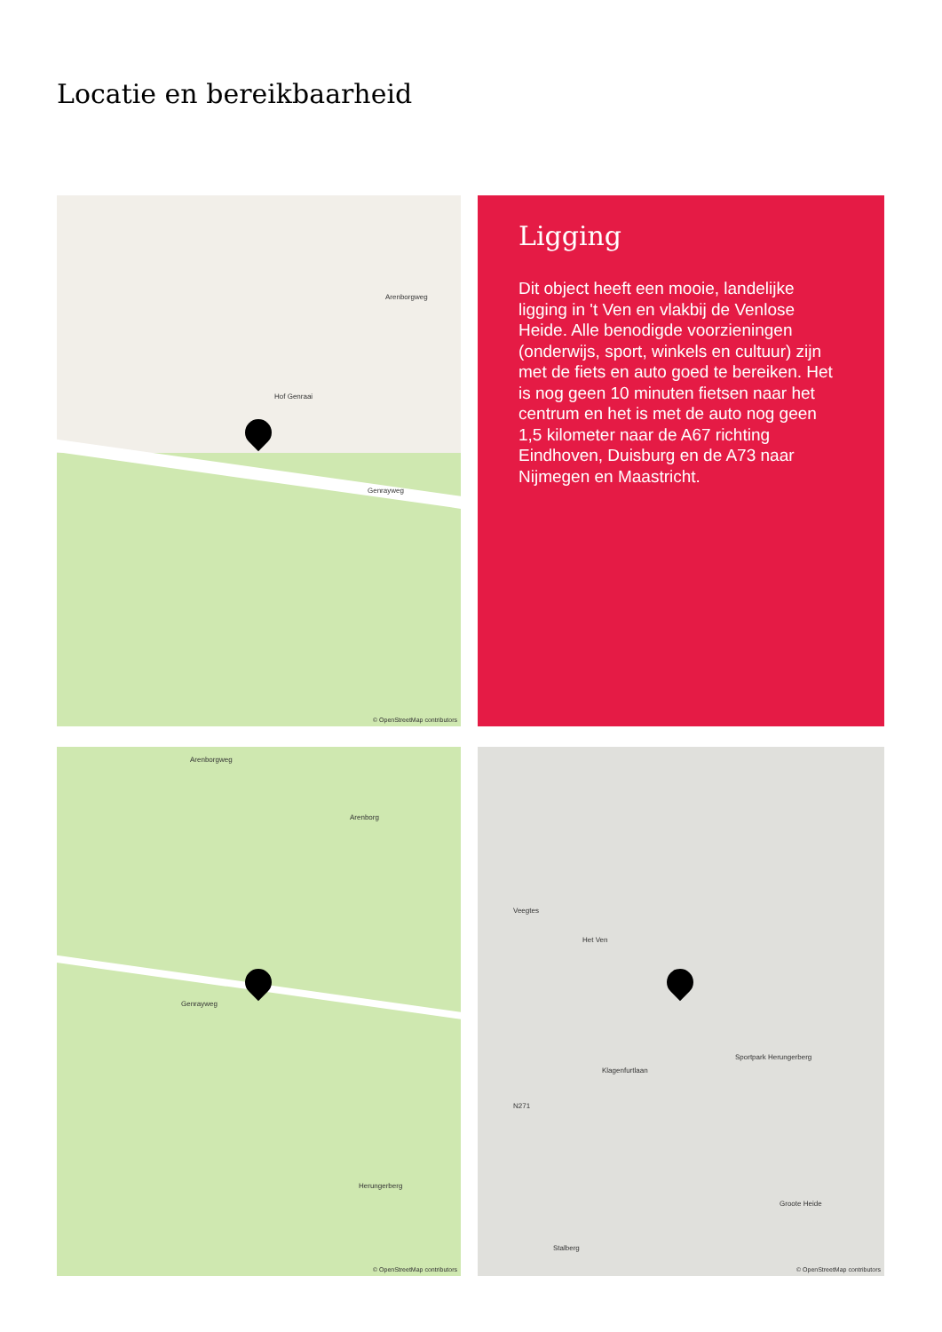Locatie en bereikbaarheid
Hof Genraai
Genrayweg
Arenborgweg
© OpenStreetMap contributors
Ligging
Dit object heeft een mooie, landelijke ligging in 't Ven en vlakbij de Venlose Heide. Alle benodigde voorzieningen (onderwijs, sport, winkels en cultuur) zijn met de fiets en auto goed te bereiken. Het is nog geen 10 minuten fietsen naar het centrum en het is met de auto nog geen 1,5 kilometer naar de A67 richting Eindhoven, Duisburg en de A73 naar Nijmegen en Maastricht.
Arenborgweg
Genrayweg
Arenborg
Herungerberg
© OpenStreetMap contributors
Veegtes
Het Ven
Klagenfurtlaan
Sportpark Herungerberg
Groote Heide
Stalberg
N271
© OpenStreetMap contributors